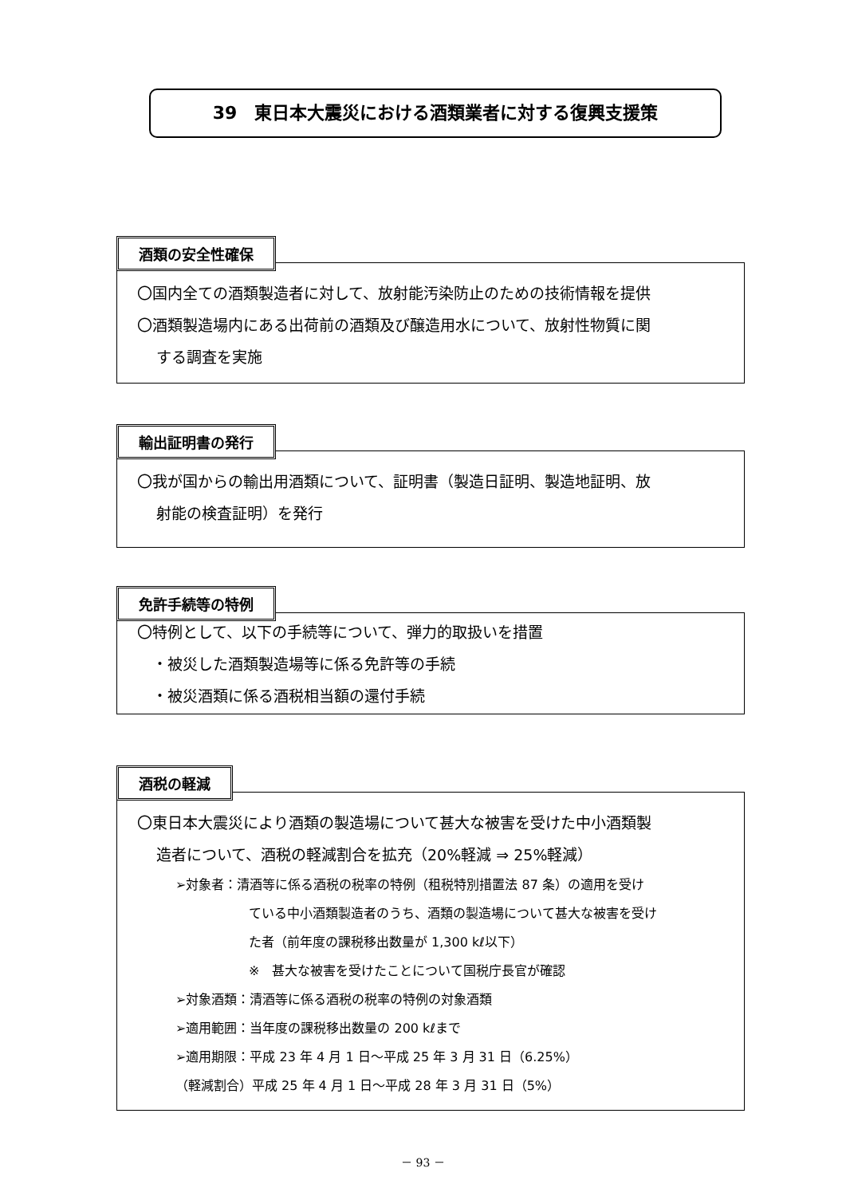39　東日本大震災における酒類業者に対する復興支援策
酒類の安全性確保
〇国内全ての酒類製造者に対して、放射能汚染防止のための技術情報を提供
〇酒類製造場内にある出荷前の酒類及び醸造用水について、放射性物質に関
する調査を実施
輸出証明書の発行
〇我が国からの輸出用酒類について、証明書（製造日証明、製造地証明、放
射能の検査証明）を発行
免許手続等の特例
〇特例として、以下の手続等について、弾力的取扱いを措置
　・被災した酒類製造場等に係る免許等の手続
　・被災酒類に係る酒税相当額の還付手続
酒税の軽減
〇東日本大震災により酒類の製造場について甚大な被害を受けた中小酒類製
造者について、酒税の軽減割合を拡充（20%軽減 ⇒ 25%軽減）
➢対象者：清酒等に係る酒税の税率の特例（租税特別措置法 87 条）の適用を受け
ている中小酒類製造者のうち、酒類の製造場について甚大な被害を受け
た者（前年度の課税移出数量が 1,300 kℓ以下）
※　甚大な被害を受けたことについて国税庁長官が確認
➢対象酒類：清酒等に係る酒税の税率の特例の対象酒類
➢適用範囲：当年度の課税移出数量の 200 kℓまで
➢適用期限：平成 23 年 4 月 1 日～平成 25 年 3 月 31 日（6.25%）
（軽減割合）平成 25 年 4 月 1 日～平成 28 年 3 月 31 日（5%）
－ 93 －